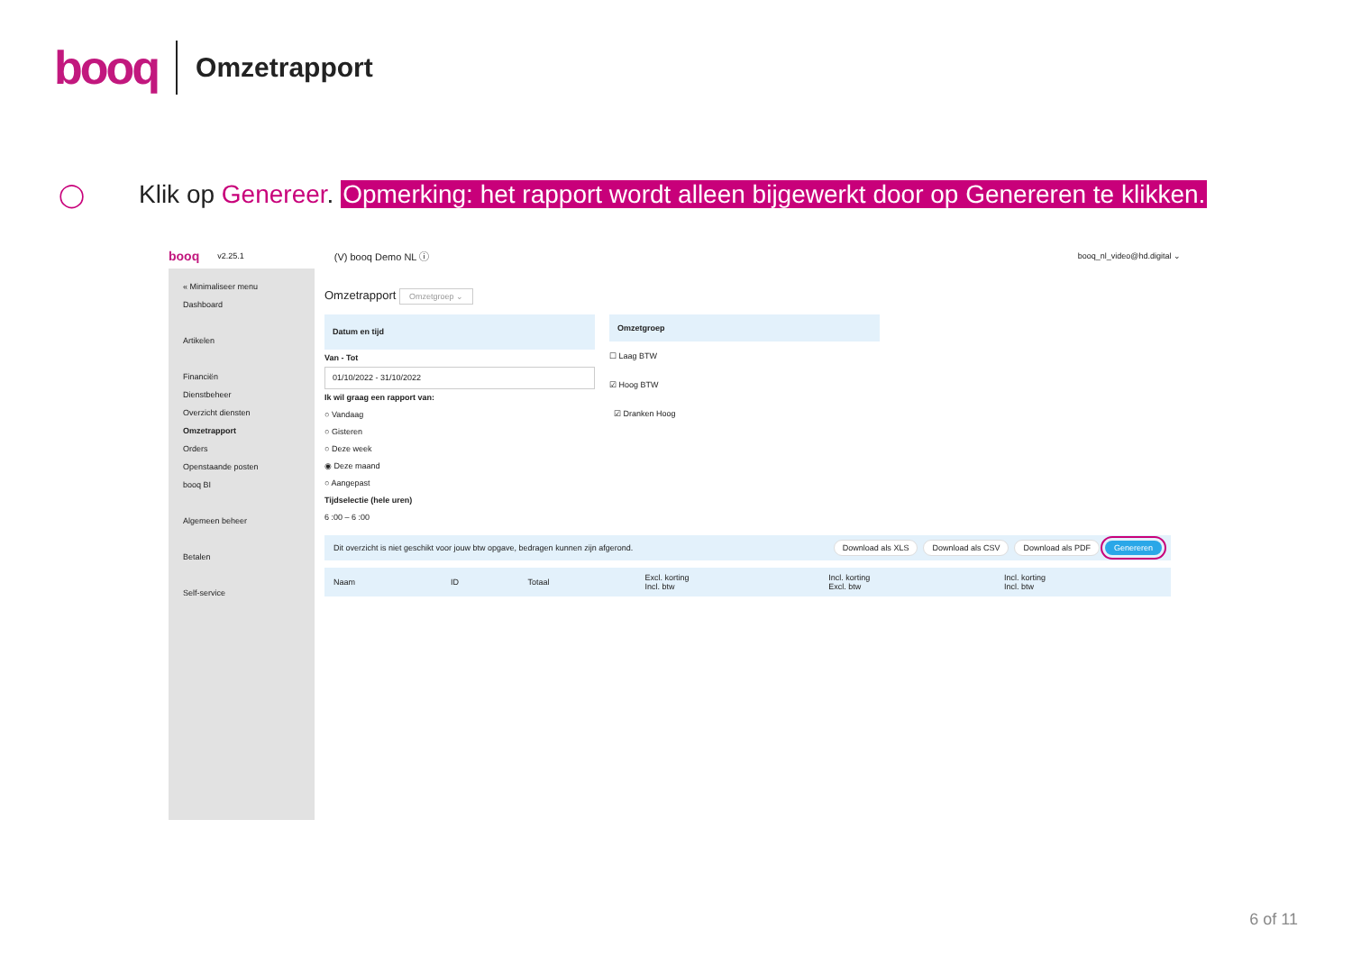booq Omzetrapport
◯ Klik op Genereer. Opmerking: het rapport wordt alleen bijgewerkt door op Genereren te klikken.
booq v2.25.1 (V) booq Demo NL ⓘ booq_nl_video@hd.digital ⌄
« Minimaliseer menu
Dashboard
Artikelen
Financiën
Dienstbeheer
Overzicht diensten
Omzetrapport
Orders
Openstaande posten
booq BI
Algemeen beheer
Betalen
Self-service
Omzetrapport Omzetgroep ⌄
Datum en tijd
Van - Tot
01/10/2022 - 31/10/2022
Ik wil graag een rapport van:
○ Vandaag
○ Gisteren
○ Deze week
◉ Deze maand
○ Aangepast
Tijdselectie (hele uren)
6 :00 – 6 :00
Omzetgroep
☐ Laag BTW
☑ Hoog BTW
☑ Dranken Hoog
Dit overzicht is niet geschikt voor jouw btw opgave, bedragen kunnen zijn afgerond. Download als XLS Download als CSV Download als PDF Genereren
| Naam | ID | Totaal | Excl. korting Incl. btw | Incl. korting Excl. btw | Incl. korting Incl. btw |
| --- | --- | --- | --- | --- | --- |
6 of 11